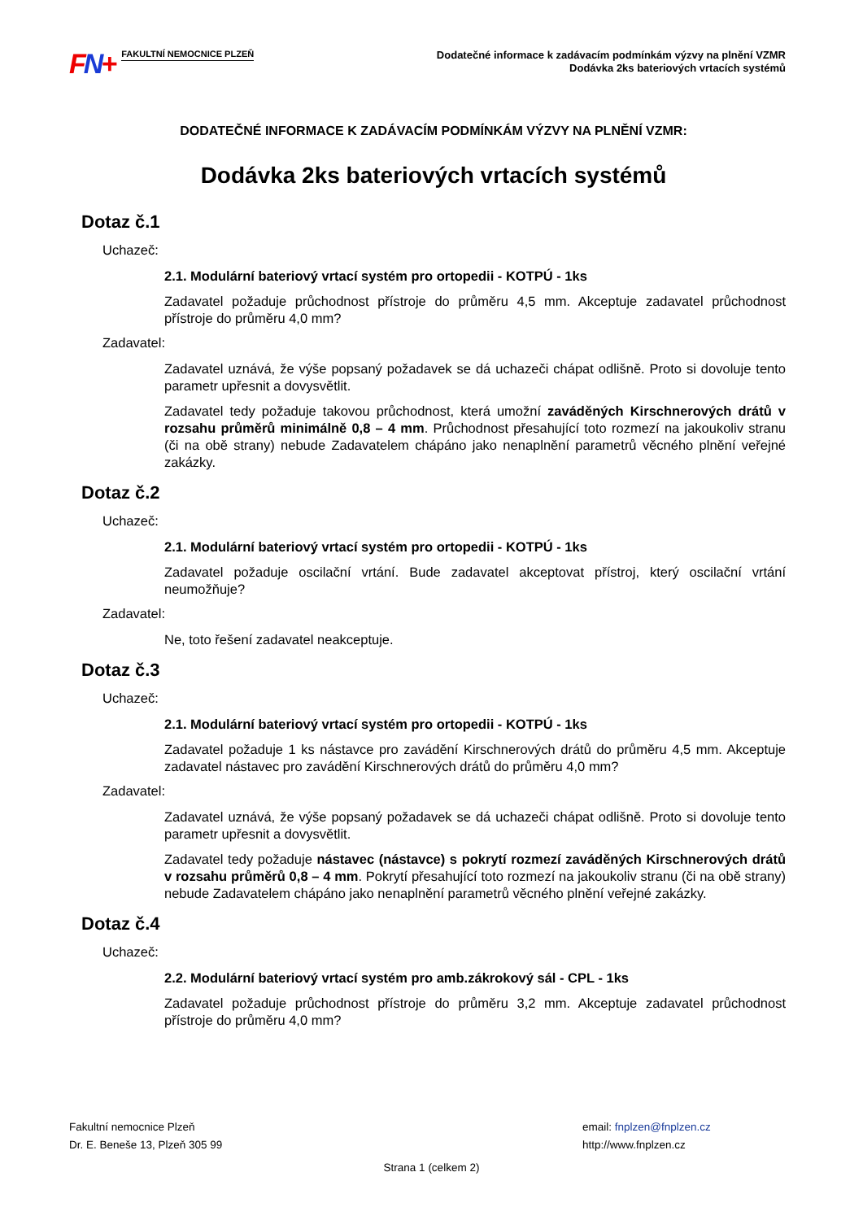FN+
FAKULTNÍ NEMOCNICE PLZEŇ
Dodatečné informace k zadávacím podmínkám výzvy na plnění VZMR
Dodávka 2ks bateriových vrtacích systémů
DODATEČNÉ INFORMACE K ZADÁVACÍM PODMÍNKÁM VÝZVY NA PLNĚNÍ VZMR:
Dodávka 2ks bateriových vrtacích systémů
Dotaz č.1
Uchazeč:
2.1. Modulární bateriový vrtací systém pro ortopedii - KOTPÚ - 1ks
Zadavatel požaduje průchodnost přístroje do průměru 4,5 mm. Akceptuje zadavatel průchodnost přístroje do průměru 4,0 mm?
Zadavatel:
Zadavatel uznává, že výše popsaný požadavek se dá uchazeči chápat odlišně. Proto si dovoluje tento parametr upřesnit a dovysvětlit.
Zadavatel tedy požaduje takovou průchodnost, která umožní zaváděných Kirschnerových drátů v rozsahu průměrů minimálně 0,8 – 4 mm. Průchodnost přesahující toto rozmezí na jakoukoliv stranu (či na obě strany) nebude Zadavatelem chápáno jako nenaplnění parametrů věcného plnění veřejné zakázky.
Dotaz č.2
Uchazeč:
2.1. Modulární bateriový vrtací systém pro ortopedii - KOTPÚ - 1ks
Zadavatel požaduje oscilační vrtání. Bude zadavatel akceptovat přístroj, který oscilační vrtání neumožňuje?
Zadavatel:
Ne, toto řešení zadavatel neakceptuje.
Dotaz č.3
Uchazeč:
2.1. Modulární bateriový vrtací systém pro ortopedii - KOTPÚ - 1ks
Zadavatel požaduje 1 ks nástavce pro zavádění Kirschnerových drátů do průměru 4,5 mm. Akceptuje zadavatel nástavec pro zavádění Kirschnerových drátů do průměru 4,0 mm?
Zadavatel:
Zadavatel uznává, že výše popsaný požadavek se dá uchazeči chápat odlišně. Proto si dovoluje tento parametr upřesnit a dovysvětlit.
Zadavatel tedy požaduje nástavec (nástavce) s pokrytí rozmezí zaváděných Kirschnerových drátů v rozsahu průměrů 0,8 – 4 mm. Pokrytí přesahující toto rozmezí na jakoukoliv stranu (či na obě strany) nebude Zadavatelem chápáno jako nenaplnění parametrů věcného plnění veřejné zakázky.
Dotaz č.4
Uchazeč:
2.2. Modulární bateriový vrtací systém pro amb.zákrokový sál - CPL - 1ks
Zadavatel požaduje průchodnost přístroje do průměru 3,2 mm. Akceptuje zadavatel průchodnost přístroje do průměru 4,0 mm?
Fakultní nemocnice Plzeň
Dr. E. Beneše 13, Plzeň 305 99
email: fnplzen@fnplzen.cz
http://www.fnplzen.cz
Strana 1 (celkem 2)